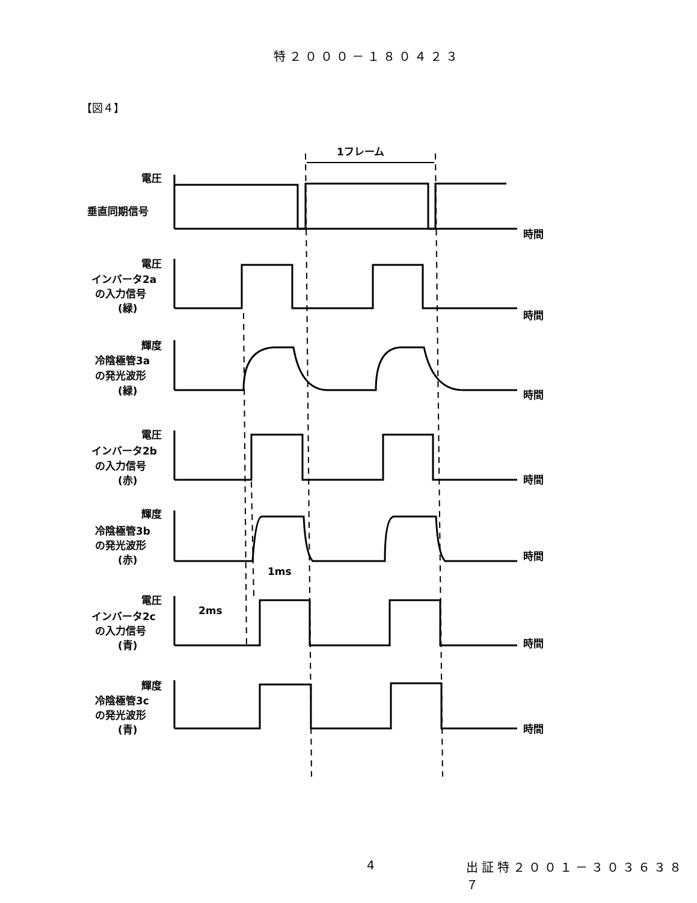特２０００－１８０４２３
【図４】
1フレーム
電圧
垂直同期信号
時間
電圧
インバータ2a
の入力信号
(緑)
時間
輝度
冷陰極管3a
の発光波形
(緑)
時間
電圧
インバータ2b
の入力信号
(赤)
時間
輝度
冷陰極管3b
の発光波形
(赤)
時間
1ms
2ms
電圧
インバータ2c
の入力信号
(青)
時間
輝度
冷陰極管3c
の発光波形
(青)
時間
4 出証特２００１－３０３６３８７